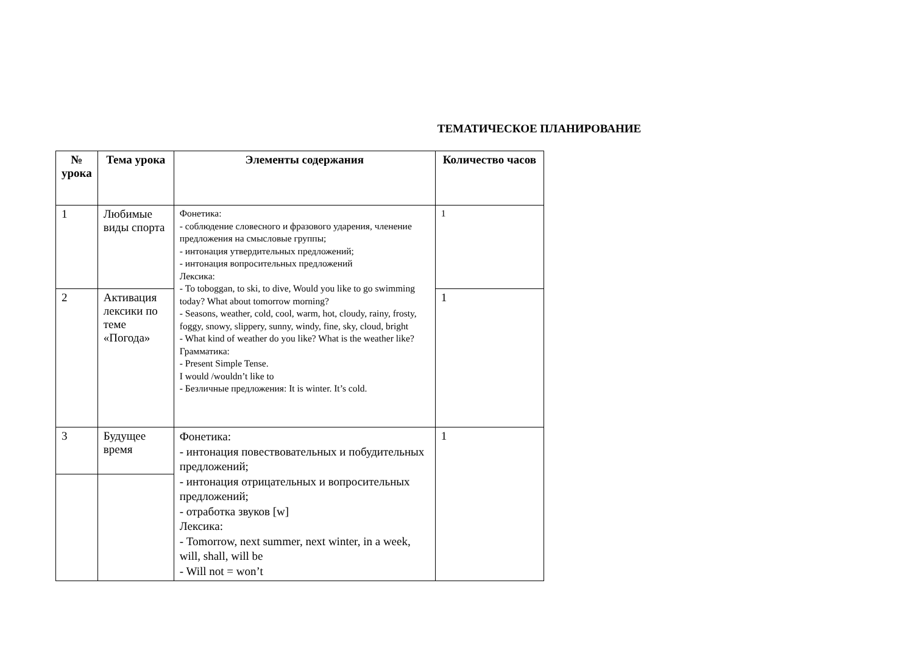ТЕМАТИЧЕСКОЕ ПЛАНИРОВАНИЕ
| № урока | Тема урока | Элементы содержания | Количество часов |
| --- | --- | --- | --- |
| 1 | Любимые виды спорта | Фонетика: - соблюдение словесного и фразового ударения, членение предложения на смысловые группы; - интонация утвердительных предложений; - интонация вопросительных предложений Лексика: - To toboggan, to ski, to dive, Would you like to go swimming today? What about tomorrow morning? - Seasons, weather, cold, cool, warm, hot, cloudy, rainy, frosty, foggy, snowy, slippery, sunny, windy, fine, sky, cloud, bright - What kind of weather do you like? What is the weather like? Грамматика: - Present Simple Tense. I would /wouldn’t like to - Безличные предложения: It is winter. It’s cold. | 1 |
| 2 | Активация лексики по теме «Погода» | | 1 |
| 3 | Будущее время | Фонетика: - интонация повествовательных и побудительных предложений; - интонация отрицательных и вопросительных предложений; - отработка звуков [w] Лексика: - Tomorrow, next summer, next winter, in a week, will, shall, will be - Will not = won’t | 1 |